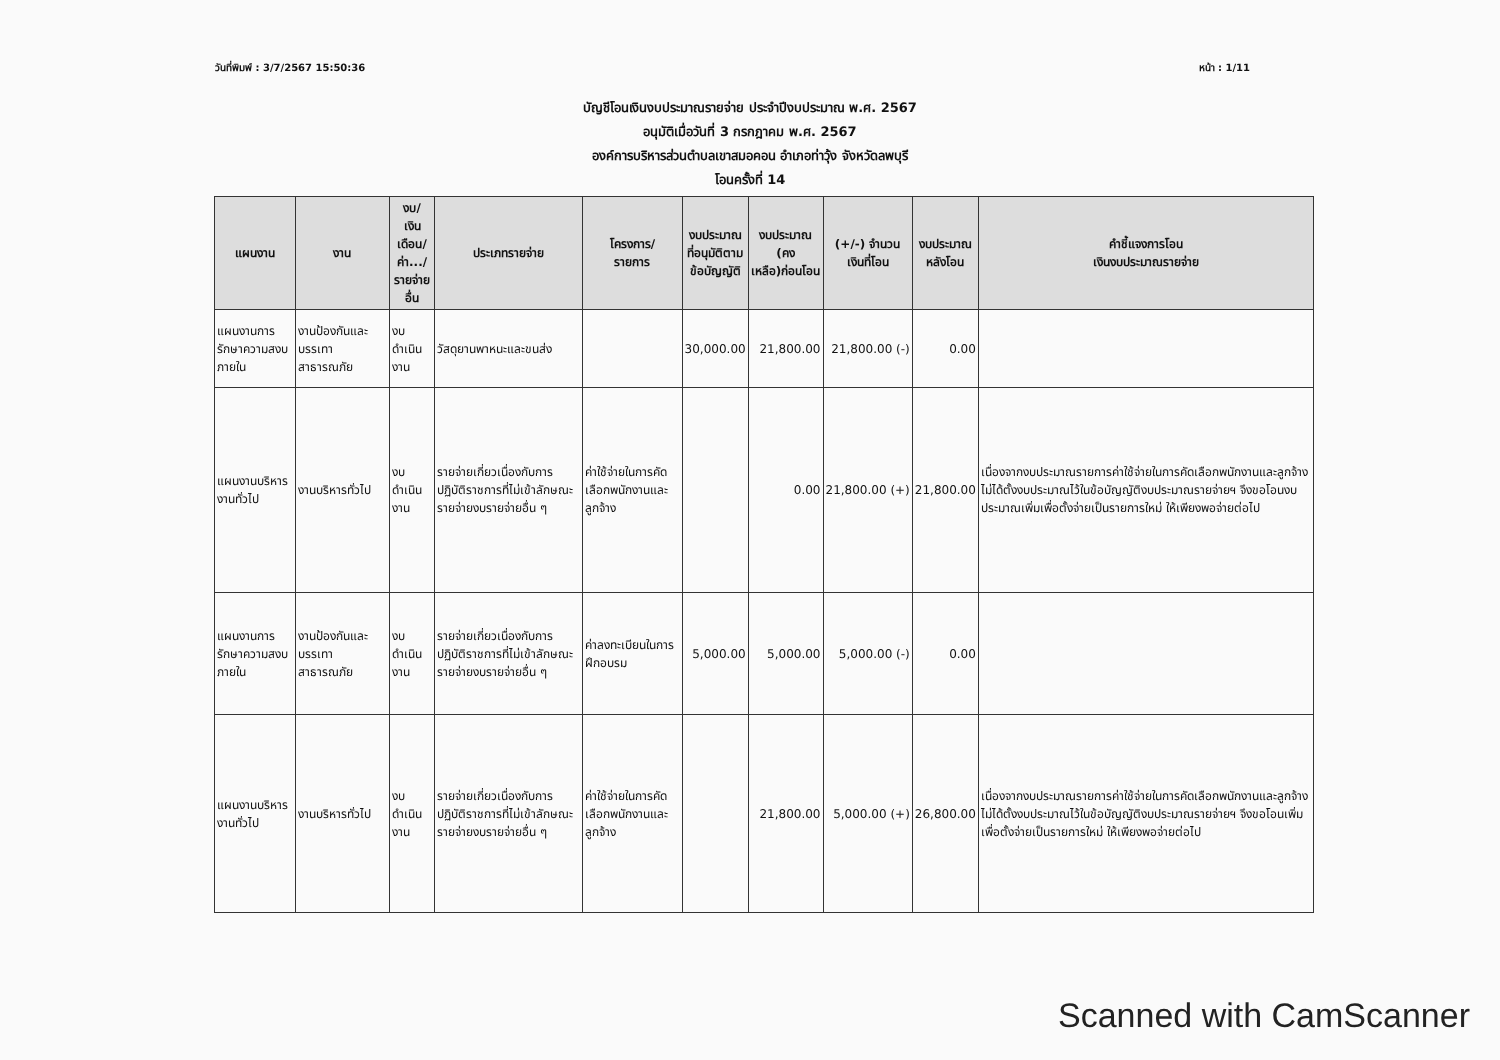วันที่พิมพ์ : 3/7/2567 15:50:36 หน้า : 1/11
บัญชีโอนเงินงบประมาณรายจ่าย ประจำปีงบประมาณ พ.ศ. 2567
อนุมัติเมื่อวันที่ 3 กรกฎาคม พ.ศ. 2567
องค์การบริหารส่วนตำบลเขาสมอคอน อำเภอท่าวุ้ง จังหวัดลพบุรี
โอนครั้งที่ 14
| แผนงาน | งาน | งบ/ เงินเดือน/ ค่า.../ รายจ่ายอื่น | ประเภทรายจ่าย | โครงการ/ รายการ | งบประมาณ ที่อนุมัติตาม ข้อบัญญัติ | งบประมาณ (คงเหลือ)ก่อนโอน | (+/-) จำนวน เงินที่โอน | งบประมาณ หลังโอน | คำชี้แจงการโอน เงินงบประมาณรายจ่าย |
| --- | --- | --- | --- | --- | --- | --- | --- | --- | --- |
| แผนงานการรักษาความสงบภายใน | งานป้องกันและบรรเทาสาธารณภัย | งบดำเนินงาน | วัสดุยานพาหนะและขนส่ง | | 30,000.00 | 21,800.00 | 21,800.00 (-) | 0.00 | |
| แผนงานบริหารงานทั่วไป | งานบริหารทั่วไป | งบดำเนินงาน | รายจ่ายเกี่ยวเนื่องกับการปฏิบัติราชการที่ไม่เข้าลักษณะรายจ่ายงบรายจ่ายอื่น ๆ | ค่าใช้จ่ายในการคัดเลือกพนักงานและลูกจ้าง | | 0.00 | 21,800.00 (+) | 21,800.00 | เนื่องจากงบประมาณรายการค่าใช้จ่ายในการคัดเลือกพนักงานและลูกจ้าง ไม่ได้ตั้งงบประมาณไว้ในข้อบัญญัติงบประมาณรายจ่ายฯ จึงขอโอนงบประมาณเพิ่มเพื่อตั้งจ่ายเป็นรายการใหม่ ให้เพียงพอจ่ายต่อไป |
| แผนงานการรักษาความสงบภายใน | งานป้องกันและบรรเทาสาธารณภัย | งบดำเนินงาน | รายจ่ายเกี่ยวเนื่องกับการปฏิบัติราชการที่ไม่เข้าลักษณะรายจ่ายงบรายจ่ายอื่น ๆ | ค่าลงทะเบียนในการฝึกอบรม | 5,000.00 | 5,000.00 | 5,000.00 (-) | 0.00 | |
| แผนงานบริหารงานทั่วไป | งานบริหารทั่วไป | งบดำเนินงาน | รายจ่ายเกี่ยวเนื่องกับการปฏิบัติราชการที่ไม่เข้าลักษณะรายจ่ายงบรายจ่ายอื่น ๆ | ค่าใช้จ่ายในการคัดเลือกพนักงานและลูกจ้าง | | 21,800.00 | 5,000.00 (+) | 26,800.00 | เนื่องจากงบประมาณรายการค่าใช้จ่ายในการคัดเลือกพนักงานและลูกจ้าง ไม่ได้ตั้งงบประมาณไว้ในข้อบัญญัติงบประมาณรายจ่ายฯ จึงขอโอนเพิ่มเพื่อตั้งจ่ายเป็นรายการใหม่ ให้เพียงพอจ่ายต่อไป |
Scanned with CamScanner